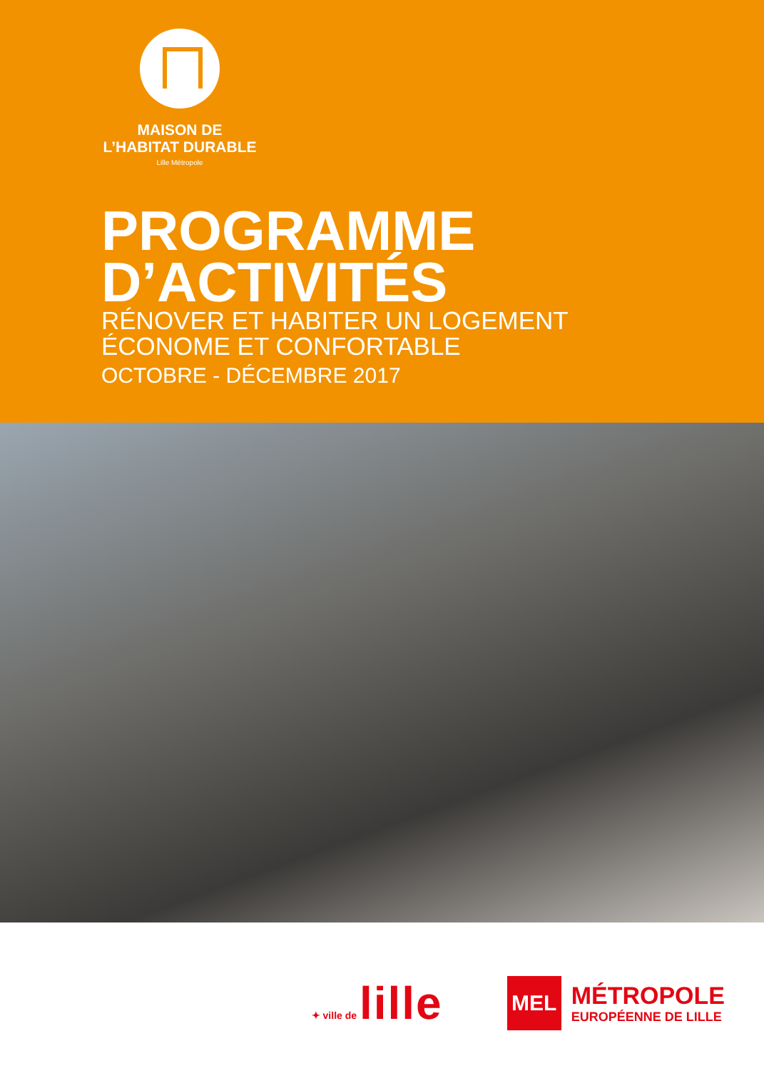MAISON DE
L’HABITAT DURABLE
Lille Métropole
PROGRAMME
D’ACTIVITÉS
RÉNOVER ET HABITER UN LOGEMENT
ÉCONOME ET CONFORTABLE
OCTOBRE - DÉCEMBRE 2017
✦ ville de lille
MEL
MÉTROPOLE
EUROPÉENNE DE LILLE